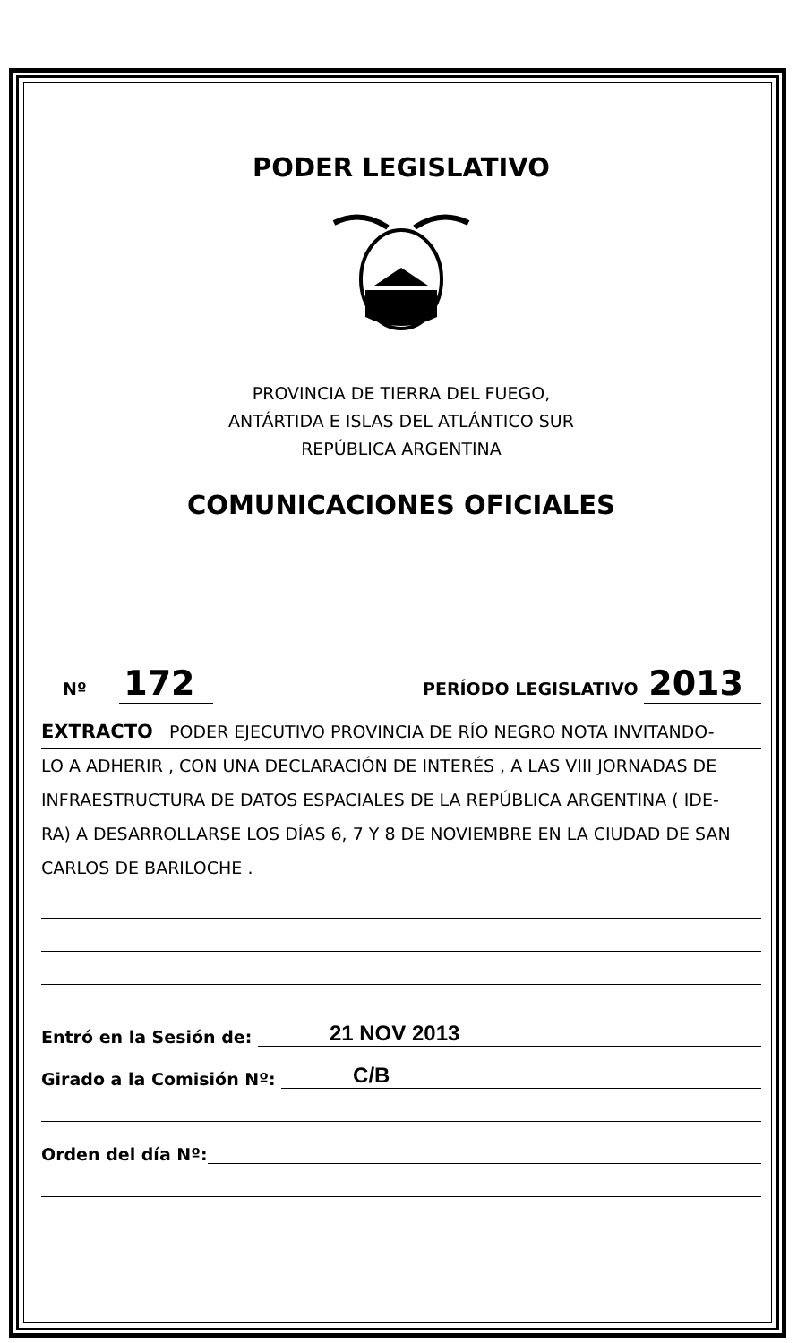PODER LEGISLATIVO
PROVINCIA DE TIERRA DEL FUEGO,
ANTÁRTIDA E ISLAS DEL ATLÁNTICO SUR
REPÚBLICA ARGENTINA
COMUNICACIONES OFICIALES
Nº 172
PERÍODO LEGISLATIVO 2013
EXTRACTO PODER EJECUTIVO PROVINCIA DE RÍO NEGRO NOTA INVITANDO-
LO A ADHERIR , CON UNA DECLARACIÓN DE INTERÉS , A LAS VIII JORNADAS DE
INFRAESTRUCTURA DE DATOS ESPACIALES DE LA REPÚBLICA ARGENTINA ( IDE-
RA) A DESARROLLARSE LOS DÍAS 6, 7 Y 8 DE NOVIEMBRE EN LA CIUDAD DE SAN
CARLOS DE BARILOCHE .
Entró en la Sesión de: 21 NOV 2013
Girado a la Comisión Nº: C/B
Orden del día Nº: